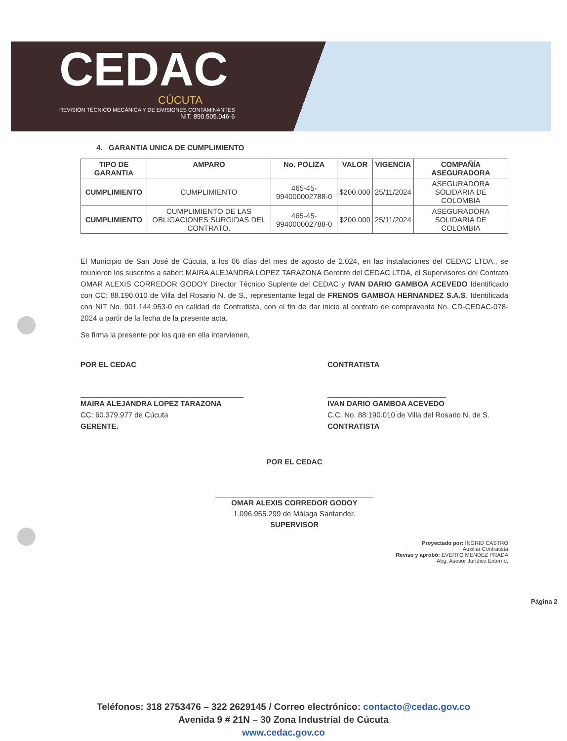CEDAC
CÚCUTA
REVISIÓN TÉCNICO MECÁNICA Y DE EMISIONES CONTAMINANTES
NIT. 890.505.046-6
4. GARANTIA UNICA DE CUMPLIMIENTO
| TIPO DE GARANTIA | AMPARO | No. POLIZA | VALOR | VIGENCIA | COMPAÑÍA ASEGURADORA |
| --- | --- | --- | --- | --- | --- |
| CUMPLIMIENTO | CUMPLIMIENTO | 465-45-994000002788-0 | $200.000 | 25/11/2024 | ASEGURADORA SOLIDARIA DE COLOMBIA |
| CUMPLIMIENTO | CUMPLIMIENTO DE LAS OBLIGACIONES SURGIDAS DEL CONTRATO. | 465-45-994000002788-0 | $200.000 | 25/11/2024 | ASEGURADORA SOLIDARIA DE COLOMBIA |
El Municipio de San José de Cúcuta, a los 06 días del mes de agosto de 2.024, en las instalaciones del CEDAC LTDA., se reunieron los suscritos a saber: MAIRA ALEJANDRA LOPEZ TARAZONA Gerente del CEDAC LTDA, el Supervisores del Contrato OMAR ALEXIS CORREDOR GODOY Director Técnico Suplente del CEDAC y IVAN DARIO GAMBOA ACEVEDO Identificado con CC: 88.190.010 de Villa del Rosario N. de S., representante legal de FRENOS GAMBOA HERNANDEZ S.A.S. Identificada con NIT No. 901.144.953-0 en calidad de Contratista, con el fin de dar inicio al contrato de compraventa No. CD-CEDAC-078-2024 a partir de la fecha de la presente acta.
Se firma la presente por los que en ella intervienen,
POR EL CEDAC
MAIRA ALEJANDRA LOPEZ TARAZONA
CC: 60.379.977 de Cúcuta
GERENTE.
CONTRATISTA
IVAN DARIO GAMBOA ACEVEDO
C.C. No. 88.190.010 de Villa del Rosario N. de S.
CONTRATISTA
POR EL CEDAC
OMAR ALEXIS CORREDOR GODOY
1.096.955.299 de Málaga Santander.
SUPERVISOR
Proyectado por: INGRID CASTRO
Auxiliar Contratista
Reviso y aprobó: EVERTO MENDEZ PRADA
Abg. Asesor Jurídico Externo.
Página 2
Teléfonos: 318 2753476 – 322 2629145 / Correo electrónico: contacto@cedac.gov.co
Avenida 9 # 21N – 30 Zona Industrial de Cúcuta
www.cedac.gov.co